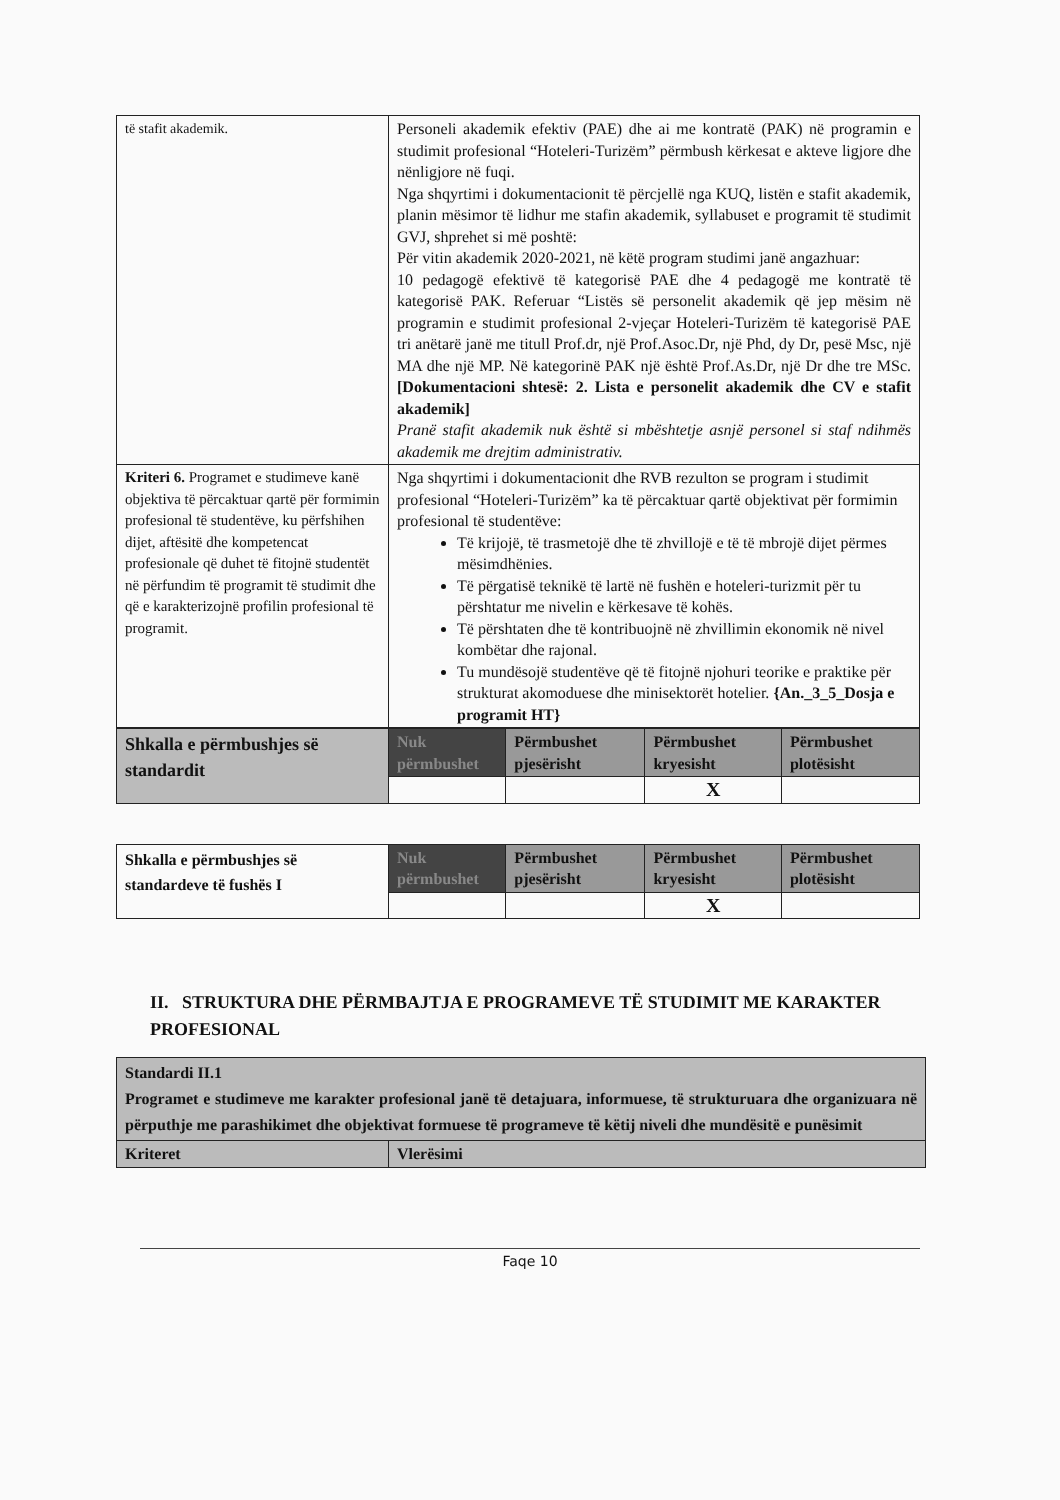| të stafit akademik. | Personeli akademik efektiv (PAE) dhe ai me kontratë (PAK) në programin e studimit profesional “Hoteleri-Turizëm” përmbush kërkesat e akteve ligjore dhe nënligjore në fuqi. Nga shqyrtimi i dokumentacionit të përcjellë nga KUQ, listën e stafit akademik, planin mësimor të lidhur me stafin akademik, syllabuset e programit të studimit GVJ, shprehet si më poshtë: Për vitin akademik 2020-2021, në këtë program studimi janë angazhuar: 10 pedagogë efektivë të kategorisë PAE dhe 4 pedagogë me kontratë të kategorisë PAK. Referuar “Listës së personelit akademik që jep mësim në programin e studimit profesional 2-vjeçar Hoteleri-Turizëm të kategorisë PAE tri anëtarë janë me titull Prof.dr, një Prof.Asoc.Dr, një Phd, dy Dr, pesë Msc, një MA dhe një MP. Në kategorinë PAK një është Prof.As.Dr, një Dr dhe tre MSc. [Dokumentacioni shtesë: 2. Lista e personelit akademik dhe CV e stafit akademik] Pranë stafit akademik nuk është si mbështetje asnjë personel si staf ndihmës akademik me drejtim administrativ. |
| Kriteri 6. Programet e studimeve kanë objektiva të përcaktuar qartë për formimin profesional të studentëve, ku përfshihen dijet, aftësitë dhe kompetencat profesionale që duhet të fitojnë studentët në përfundim të programit të studimit dhe që e karakterizojnë profilin profesional të programit. | Nga shqyrtimi i dokumentacionit dhe RVB rezulton se program i studimit profesional “Hoteleri-Turizëm” ka të përcaktuar qartë objektivat për formimin profesional të studentëve: Të krijojë, të trasmetojë dhe të zhvillojë e të të mbrojë dijet përmes mësimdhënies. Të përgatisë teknikë të lartë në fushën e hoteleri-turizmit për tu përshtatur me nivelin e kërkesave të kohës. Të përshtaten dhe të kontribuojnë në zhvillimin ekonomik në nivel kombëtar dhe rajonal. Tu mundësojë studentëve që të fitojnë njohuri teorike e praktike për strukturat akomoduese dhe minisektorët hotelier. {An._3_5_Dosja e programit HT} |
| Shkalla e përmbushjes së standardit | Nuk përmbushet | Përmbushet pjesërisht | Përmbushet kryesisht | Përmbushet plotësisht |
| | | | X | |
| Shkalla e përmbushjes së standardeve të fushës I | Nuk përmbushet | Përmbushet pjesërisht | Përmbushet kryesisht | Përmbushet plotësisht |
| | | | X | |
II. STRUKTURA DHE PËRMBAJTJA E PROGRAMEVE TË STUDIMIT ME KARAKTER PROFESIONAL
| Standardi II.1 Programet e studimeve me karakter profesional janë të detajuara, informuese, të strukturuara dhe organizuara në përputhje me parashikimet dhe objektivat formuese të programeve të këtij niveli dhe mundësitë e punësimit | |
| Kriteret | Vlerësimi |
Faqe 10